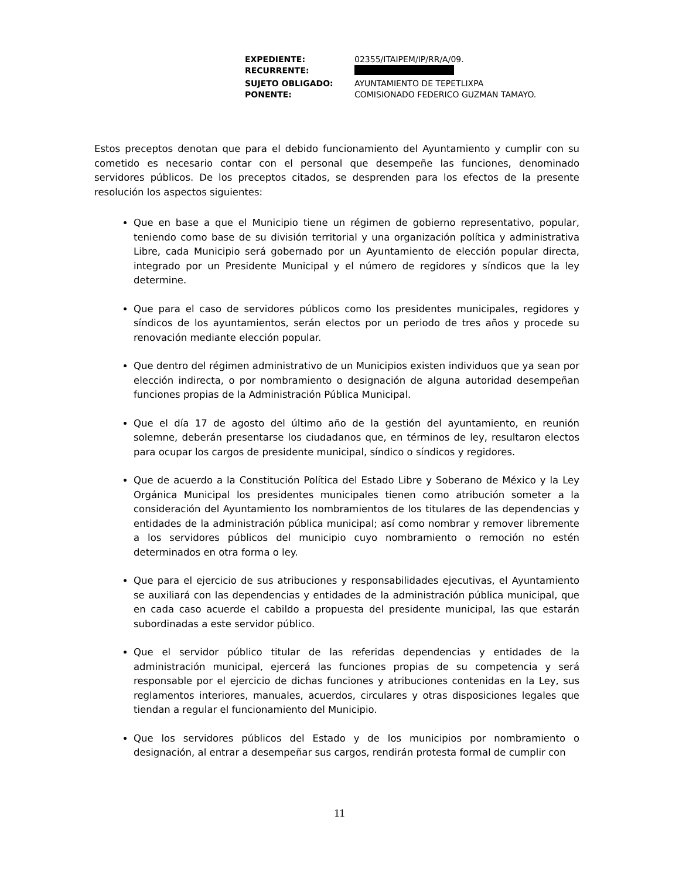| EXPEDIENTE: | 02355/ITAIPEM/IP/RR/A/09. |
| RECURRENTE: | |
| SUJETO OBLIGADO: | AYUNTAMIENTO DE TEPETLIXPA |
| PONENTE: | COMISIONADO FEDERICO GUZMAN TAMAYO. |
Estos preceptos denotan que para el debido funcionamiento del Ayuntamiento y cumplir con su cometido es necesario contar con el personal que desempeñe las funciones, denominado servidores públicos. De los preceptos citados, se desprenden para los efectos de la presente resolución los aspectos siguientes:
Que en base a que el Municipio tiene un régimen de gobierno representativo, popular, teniendo como base de su división territorial y una organización política y administrativa Libre, cada Municipio será gobernado por un Ayuntamiento de elección popular directa, integrado por un Presidente Municipal y el número de regidores y síndicos que la ley determine.
Que para el caso de servidores públicos como los presidentes municipales, regidores y síndicos de los ayuntamientos, serán electos por un periodo de tres años y procede su renovación mediante elección popular.
Que dentro del régimen administrativo de un Municipios existen individuos que ya sean por elección indirecta, o por nombramiento o designación de alguna autoridad desempeñan funciones propias de la Administración Pública Municipal.
Que el día 17 de agosto del último año de la gestión del ayuntamiento, en reunión solemne, deberán presentarse los ciudadanos que, en términos de ley, resultaron electos para ocupar los cargos de presidente municipal, síndico o síndicos y regidores.
Que de acuerdo a la Constitución Política del Estado Libre y Soberano de México y la Ley Orgánica Municipal los presidentes municipales tienen como atribución someter a la consideración del Ayuntamiento los nombramientos de los titulares de las dependencias y entidades de la administración pública municipal; así como nombrar y remover libremente a los servidores públicos del municipio cuyo nombramiento o remoción no estén determinados en otra forma o ley.
Que para el ejercicio de sus atribuciones y responsabilidades ejecutivas, el Ayuntamiento se auxiliará con las dependencias y entidades de la administración pública municipal, que en cada caso acuerde el cabildo a propuesta del presidente municipal, las que estarán subordinadas a este servidor público.
Que el servidor público titular de las referidas dependencias y entidades de la administración municipal, ejercerá las funciones propias de su competencia y será responsable por el ejercicio de dichas funciones y atribuciones contenidas en la Ley, sus reglamentos interiores, manuales, acuerdos, circulares y otras disposiciones legales que tiendan a regular el funcionamiento del Municipio.
Que los servidores públicos del Estado y de los municipios por nombramiento o designación, al entrar a desempeñar sus cargos, rendirán protesta formal de cumplir con
11